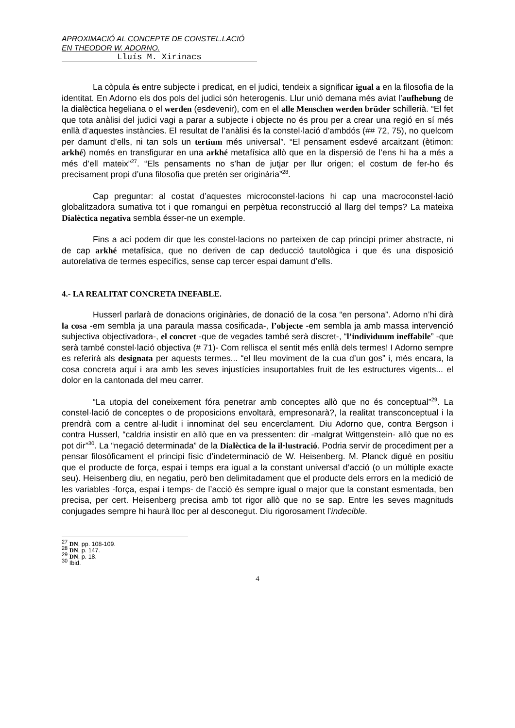APROXIMACIÓ AL CONCEPTE DE CONSTEL.LACIÓ EN THEODOR W. ADORNO.
Lluís M. Xirinacs
La còpula és entre subjecte i predicat, en el judici, tendeix a significar igual a en la filosofia de la identitat. En Adorno els dos pols del judici són heterogenis. Llur unió demana més aviat l’aufhebung de la dialèctica hegeliana o el werden (esdevenir), com en el alle Menschen werden brüder schillerià. “El fet que tota anàlisi del judici vagi a parar a subjecte i objecte no és prou per a crear una regió en sí més enllà d’aquestes instàncies. El resultat de l’anàlisi és la constel·lació d’ambdós (## 72, 75), no quelcom per damunt d’ells, ni tan sols un tertium més universal”. “El pensament esdevé arcaitzant (ètimon: arkhé) només en transfigurar en una arkhé metafísica allò que en la dispersió de l’ens hi ha a més a més d’ell mateix”<sup>27</sup>. “Els pensaments no s’han de jutjar per llur origen; el costum de fer-ho és precisament propi d’una filosofia que pretén ser originària”<sup>28</sup>.
Cap preguntar: al costat d’aquestes microconstel·lacions hi cap una macroconstel·lació globalitzadora sumativa tot i que romangui en perpètua reconstrucció al llarg del temps? La mateixa Dialèctica negativa sembla ésser-ne un exemple.
Fins a ací podem dir que les constel·lacions no parteixen de cap principi primer abstracte, ni de cap arkhé metafísica, que no deriven de cap deducció tautològica i que és una disposició autorelativa de termes específics, sense cap tercer espai damunt d’ells.
4.- LA REALITAT CONCRETA INEFABLE.
Husserl parlarà de donacions originàries, de donació de la cosa “en persona”. Adorno n’hi dirà la cosa -em sembla ja una paraula massa cosificada-, l’objecte -em sembla ja amb massa intervenció subjectiva objectivadora-, el concret -que de vegades també serà discret-, “l’individuum ineffabile” -que serà també constel·lació objectiva (# 71)- Com rellisca el sentit més enllà dels termes! I Adorno sempre es referirà als designata per aquests termes... “el lleu moviment de la cua d’un gos” i, més encara, la cosa concreta aquí i ara amb les seves injustícies insuportables fruit de les estructures vigents... el dolor en la cantonada del meu carrer.
“La utopia del coneixement fóra penetrar amb conceptes allò que no és conceptual”<sup>29</sup>. La constel·lació de conceptes o de proposicions envoltarà, empresonarà?, la realitat transconceptual i la prendrà com a centre al·ludit i innominat del seu encerclament. Diu Adorno que, contra Bergson i contra Husserl, “caldria insistir en allò que en va pressenten: dir -malgrat Wittgenstein- allò que no es pot dir”<sup>30</sup>. La “negació determinada” de la Dialèctica de la il·lustració. Podria servir de procediment per a pensar filosòficament el principi físic d’indeterminació de W. Heisenberg. M. Planck digué en positiu que el producte de força, espai i temps era igual a la constant universal d’acció (o un múltiple exacte seu). Heisenberg diu, en negatiu, però ben delimitadament que el producte dels errors en la medició de les variables -força, espai i temps- de l’acció és sempre igual o major que la constant esmentada, ben precisa, per cert. Heisenberg precisa amb tot rigor allò que no se sap. Entre les seves magnituds conjugades sempre hi haurà lloc per al desconegut. Diu rigorosament l’indecible.
<sup>27</sup> DN, pp. 108-109.
<sup>28</sup> DN, p. 147.
<sup>29</sup> DN, p. 18.
<sup>30</sup> Ibid.
4